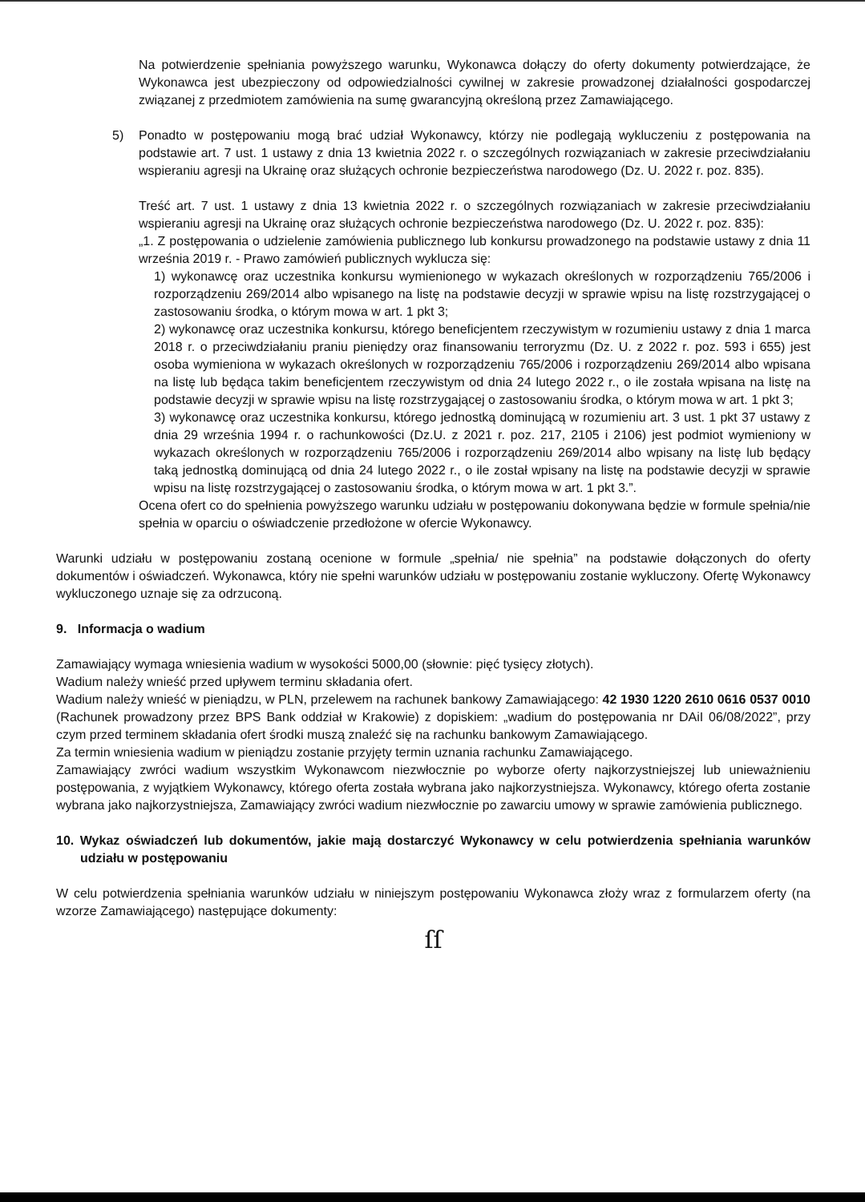Na potwierdzenie spełniania powyższego warunku, Wykonawca dołączy do oferty dokumenty potwierdzające, że Wykonawca jest ubezpieczony od odpowiedzialności cywilnej w zakresie prowadzonej działalności gospodarczej związanej z przedmiotem zamówienia na sumę gwarancyjną określoną przez Zamawiającego.
5) Ponadto w postępowaniu mogą brać udział Wykonawcy, którzy nie podlegają wykluczeniu z postępowania na podstawie art. 7 ust. 1 ustawy z dnia 13 kwietnia 2022 r. o szczególnych rozwiązaniach w zakresie przeciwdziałaniu wspieraniu agresji na Ukrainę oraz służących ochronie bezpieczeństwa narodowego (Dz. U. 2022 r. poz. 835).
Treść art. 7 ust. 1 ustawy z dnia 13 kwietnia 2022 r. o szczególnych rozwiązaniach w zakresie przeciwdziałaniu wspieraniu agresji na Ukrainę oraz służących ochronie bezpieczeństwa narodowego (Dz. U. 2022 r. poz. 835):
„1. Z postępowania o udzielenie zamówienia publicznego lub konkursu prowadzonego na podstawie ustawy z dnia 11 września 2019 r. - Prawo zamówień publicznych wyklucza się:
1) wykonawcę oraz uczestnika konkursu wymienionego w wykazach określonych w rozporządzeniu 765/2006 i rozporządzeniu 269/2014 albo wpisanego na listę na podstawie decyzji w sprawie wpisu na listę rozstrzygającej o zastosowaniu środka, o którym mowa w art. 1 pkt 3;
2) wykonawcę oraz uczestnika konkursu, którego beneficjentem rzeczywistym w rozumieniu ustawy z dnia 1 marca 2018 r. o przeciwdziałaniu praniu pieniędzy oraz finansowaniu terroryzmu (Dz. U. z 2022 r. poz. 593 i 655) jest osoba wymieniona w wykazach określonych w rozporządzeniu 765/2006 i rozporządzeniu 269/2014 albo wpisana na listę lub będąca takim beneficjentem rzeczywistym od dnia 24 lutego 2022 r., o ile została wpisana na listę na podstawie decyzji w sprawie wpisu na listę rozstrzygającej o zastosowaniu środka, o którym mowa w art. 1 pkt 3;
3) wykonawcę oraz uczestnika konkursu, którego jednostką dominującą w rozumieniu art. 3 ust. 1 pkt 37 ustawy z dnia 29 września 1994 r. o rachunkowości (Dz.U. z 2021 r. poz. 217, 2105 i 2106) jest podmiot wymieniony w wykazach określonych w rozporządzeniu 765/2006 i rozporządzeniu 269/2014 albo wpisany na listę lub będący taką jednostką dominującą od dnia 24 lutego 2022 r., o ile został wpisany na listę na podstawie decyzji w sprawie wpisu na listę rozstrzygającej o zastosowaniu środka, o którym mowa w art. 1 pkt 3.”.
Ocena ofert co do spełnienia powyższego warunku udziału w postępowaniu dokonywana będzie w formule spełnia/nie spełnia w oparciu o oświadczenie przedłożone w ofercie Wykonawcy.
Warunki udziału w postępowaniu zostaną ocenione w formule „spełnia/ nie spełnia” na podstawie dołączonych do oferty dokumentów i oświadczeń. Wykonawca, który nie spełni warunków udziału w postępowaniu zostanie wykluczony. Ofertę Wykonawcy wykluczonego uznaje się za odrzuconą.
9. Informacja o wadium
Zamawiający wymaga wniesienia wadium w wysokości 5000,00 (słownie: pięć tysięcy złotych).
Wadium należy wnieść przed upływem terminu składania ofert.
Wadium należy wnieść w pieniądzu, w PLN, przelewem na rachunek bankowy Zamawiającego: 42 1930 1220 2610 0616 0537 0010 (Rachunek prowadzony przez BPS Bank oddział w Krakowie) z dopiskiem: „wadium do postępowania nr DAiI 06/08/2022”, przy czym przed terminem składania ofert środki muszą znaleźć się na rachunku bankowym Zamawiającego.
Za termin wniesienia wadium w pieniądzu zostanie przyjęty termin uznania rachunku Zamawiającego.
Zamawiający zwróci wadium wszystkim Wykonawcom niezwłocznie po wyborze oferty najkorzystniejszej lub unieważnieniu postępowania, z wyjątkiem Wykonawcy, którego oferta została wybrana jako najkorzystniejsza. Wykonawcy, którego oferta zostanie wybrana jako najkorzystniejsza, Zamawiający zwróci wadium niezwłocznie po zawarciu umowy w sprawie zamówienia publicznego.
10. Wykaz oświadczeń lub dokumentów, jakie mają dostarczyć Wykonawcy w celu potwierdzenia spełniania warunków udziału w postępowaniu
W celu potwierdzenia spełniania warunków udziału w niniejszym postępowaniu Wykonawca złoży wraz z formularzem oferty (na wzorze Zamawiającego) następujące dokumenty:
ſſ